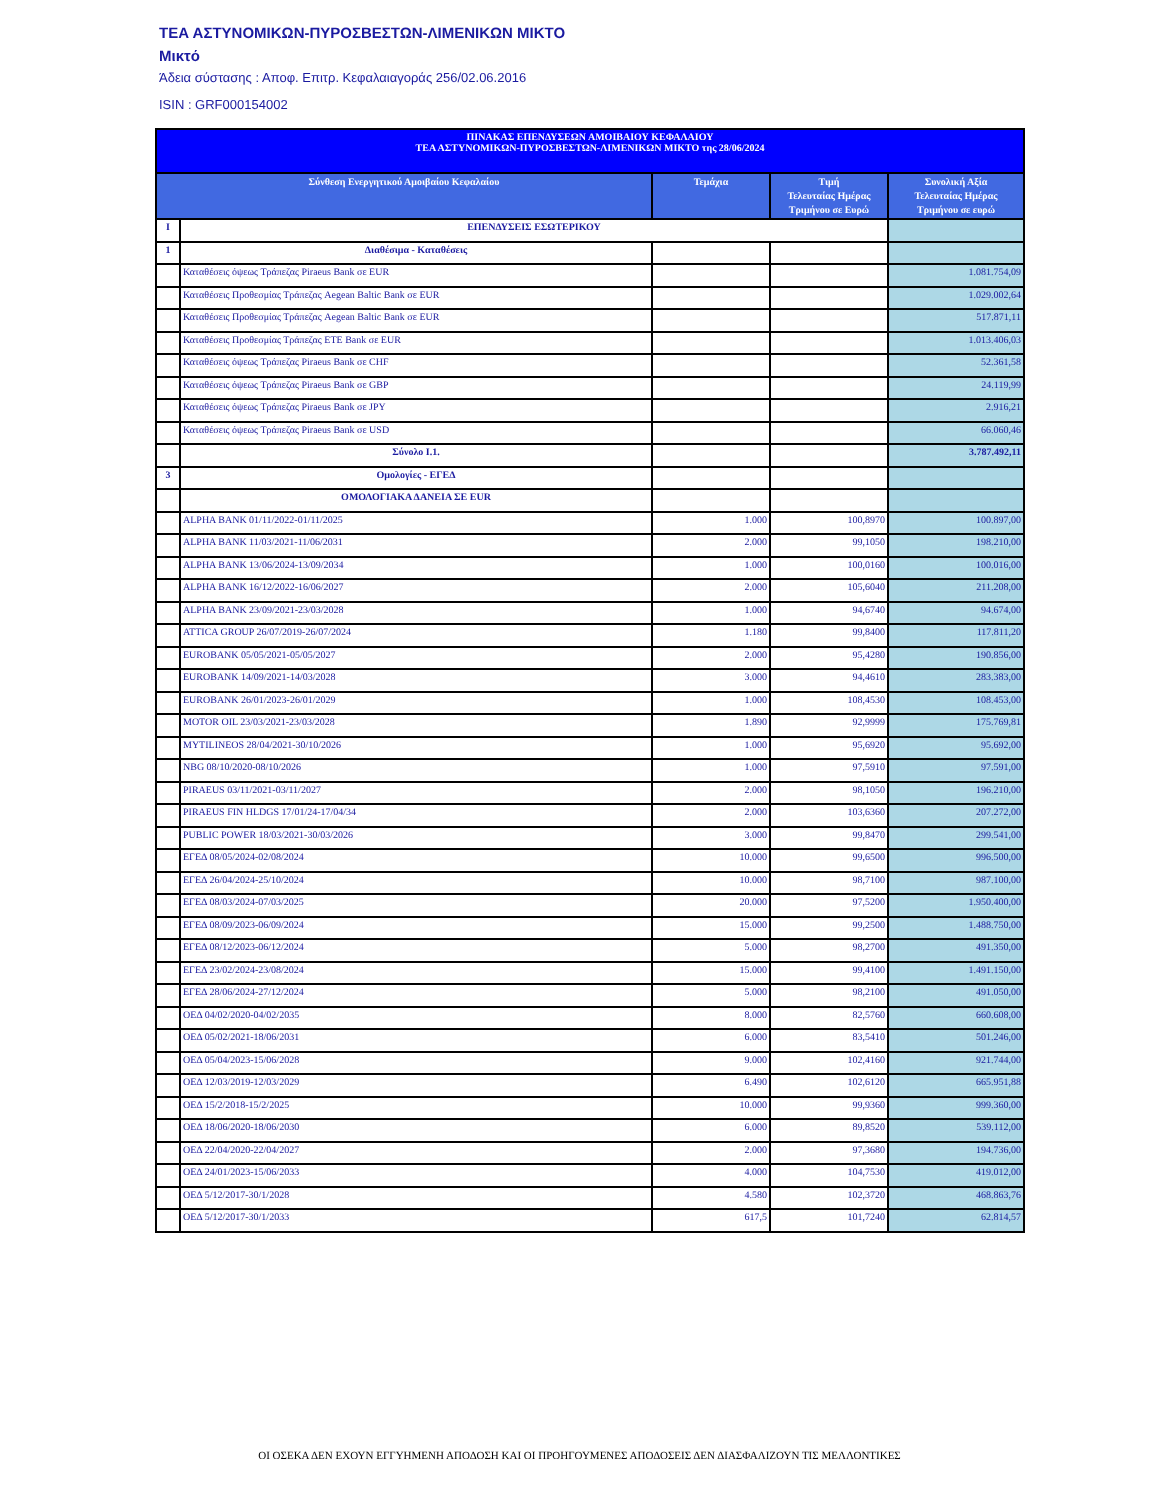ΤΕΑ ΑΣΤΥΝΟΜΙΚΩΝ-ΠΥΡΟΣΒΕΣΤΩΝ-ΛΙΜΕΝΙΚΩΝ ΜΙΚΤΟ
Μικτό
Άδεια σύστασης : Αποφ. Επιτρ. Κεφαλαιαγοράς 256/02.06.2016
ISIN : GRF000154002
| ΠΙΝΑΚΑΣ ΕΠΕΝΔΥΣΕΩΝ ΑΜΟΙΒΑΙΟΥ ΚΕΦΑΛΑΙΟΥ ΤΕΑ ΑΣΤΥΝΟΜΙΚΩΝ-ΠΥΡΟΣΒΕΣΤΩΝ-ΛΙΜΕΝΙΚΩΝ ΜΙΚΤΟ της 28/06/2024 | | | | |
| --- | --- | --- | --- | --- |
| Σύνθεση Ενεργητικού Αμοιβαίου Κεφαλαίου | | Τεμάχια | Τιμή Τελευταίας Ημέρας Τριμήνου σε Ευρώ | Συνολική Αξία Τελευταίας Ημέρας Τριμήνου σε ευρώ |
| I | ΕΠΕΝΔΥΣΕΙΣ ΕΣΩΤΕΡΙΚΟΥ | | | |
| 1 | Διαθέσιμα - Καταθέσεις | | | |
| | Καταθέσεις όψεως Τράπεζας Piraeus Bank σε EUR | | | 1.081.754,09 |
| | Καταθέσεις Προθεσμίας Τράπεζας Aegean Baltic Bank σε EUR | | | 1.029.002,64 |
| | Καταθέσεις Προθεσμίας Τράπεζας Aegean Baltic Bank σε EUR | | | 517.871,11 |
| | Καταθέσεις Προθεσμίας Τράπεζας ETE Bank σε EUR | | | 1.013.406,03 |
| | Καταθέσεις όψεως Τράπεζας Piraeus Bank σε CHF | | | 52.361,58 |
| | Καταθέσεις όψεως Τράπεζας Piraeus Bank σε GBP | | | 24.119,99 |
| | Καταθέσεις όψεως Τράπεζας Piraeus Bank σε JPY | | | 2.916,21 |
| | Καταθέσεις όψεως Τράπεζας Piraeus Bank σε USD | | | 66.060,46 |
| | Σύνολο Ι.1. | | | 3.787.492,11 |
| 3 | Ομολογίες - ΕΓΕΔ | | | |
| | ΟΜΟΛΟΓΙΑΚΑ ΔΑΝΕΙΑ ΣΕ EUR | | | |
| | ALPHA BANK 01/11/2022-01/11/2025 | 1.000 | 100,8970 | 100.897,00 |
| | ALPHA BANK 11/03/2021-11/06/2031 | 2.000 | 99,1050 | 198.210,00 |
| | ALPHA BANK 13/06/2024-13/09/2034 | 1.000 | 100,0160 | 100.016,00 |
| | ALPHA BANK 16/12/2022-16/06/2027 | 2.000 | 105,6040 | 211.208,00 |
| | ALPHA BANK 23/09/2021-23/03/2028 | 1.000 | 94,6740 | 94.674,00 |
| | ATTICA GROUP 26/07/2019-26/07/2024 | 1.180 | 99,8400 | 117.811,20 |
| | EUROBANK 05/05/2021-05/05/2027 | 2.000 | 95,4280 | 190.856,00 |
| | EUROBANK 14/09/2021-14/03/2028 | 3.000 | 94,4610 | 283.383,00 |
| | EUROBANK 26/01/2023-26/01/2029 | 1.000 | 108,4530 | 108.453,00 |
| | MOTOR OIL 23/03/2021-23/03/2028 | 1.890 | 92,9999 | 175.769,81 |
| | MYTILINEOS 28/04/2021-30/10/2026 | 1.000 | 95,6920 | 95.692,00 |
| | NBG 08/10/2020-08/10/2026 | 1.000 | 97,5910 | 97.591,00 |
| | PIRAEUS 03/11/2021-03/11/2027 | 2.000 | 98,1050 | 196.210,00 |
| | PIRAEUS FIN HLDGS 17/01/24-17/04/34 | 2.000 | 103,6360 | 207.272,00 |
| | PUBLIC POWER 18/03/2021-30/03/2026 | 3.000 | 99,8470 | 299.541,00 |
| | ΕΓΕΔ 08/05/2024-02/08/2024 | 10.000 | 99,6500 | 996.500,00 |
| | ΕΓΕΔ 26/04/2024-25/10/2024 | 10.000 | 98,7100 | 987.100,00 |
| | ΕΓΕΔ 08/03/2024-07/03/2025 | 20.000 | 97,5200 | 1.950.400,00 |
| | ΕΓΕΔ 08/09/2023-06/09/2024 | 15.000 | 99,2500 | 1.488.750,00 |
| | ΕΓΕΔ 08/12/2023-06/12/2024 | 5.000 | 98,2700 | 491.350,00 |
| | ΕΓΕΔ 23/02/2024-23/08/2024 | 15.000 | 99,4100 | 1.491.150,00 |
| | ΕΓΕΔ 28/06/2024-27/12/2024 | 5.000 | 98,2100 | 491.050,00 |
| | ΟΕΔ 04/02/2020-04/02/2035 | 8.000 | 82,5760 | 660.608,00 |
| | ΟΕΔ 05/02/2021-18/06/2031 | 6.000 | 83,5410 | 501.246,00 |
| | ΟΕΔ 05/04/2023-15/06/2028 | 9.000 | 102,4160 | 921.744,00 |
| | ΟΕΔ 12/03/2019-12/03/2029 | 6.490 | 102,6120 | 665.951,88 |
| | ΟΕΔ 15/2/2018-15/2/2025 | 10.000 | 99,9360 | 999.360,00 |
| | ΟΕΔ 18/06/2020-18/06/2030 | 6.000 | 89,8520 | 539.112,00 |
| | ΟΕΔ 22/04/2020-22/04/2027 | 2.000 | 97,3680 | 194.736,00 |
| | ΟΕΔ 24/01/2023-15/06/2033 | 4.000 | 104,7530 | 419.012,00 |
| | ΟΕΔ 5/12/2017-30/1/2028 | 4.580 | 102,3720 | 468.863,76 |
| | ΟΕΔ 5/12/2017-30/1/2033 | 617,5 | 101,7240 | 62.814,57 |
ΟΙ ΟΣΕΚΑ ΔΕΝ ΕΧΟΥΝ ΕΓΓΥΗΜΕΝΗ ΑΠΟΔΟΣΗ ΚΑΙ ΟΙ ΠΡΟΗΓΟΥΜΕΝΕΣ ΑΠΟΔΟΣΕΙΣ ΔΕΝ ΔΙΑΣΦΑΛΙΖΟΥΝ ΤΙΣ ΜΕΛΛΟΝΤΙΚΕΣ